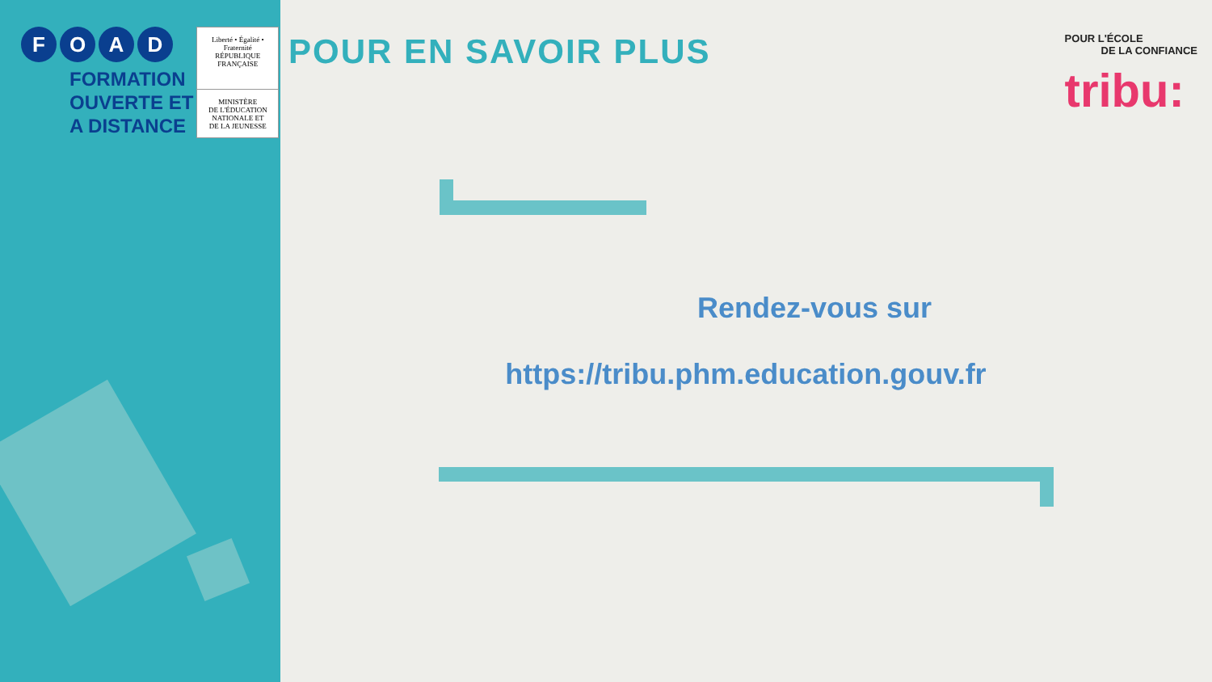F O A D
FORMATION
OUVERTE ET
A DISTANCE
Liberté • Égalité • Fraternité
RÉPUBLIQUE FRANÇAISE
MINISTÈRE
DE L'ÉDUCATION
NATIONALE ET
DE LA JEUNESSE
POUR EN SAVOIR PLUS
POUR L'ÉCOLE
DE LA CONFIANCE
tribu:
Rendez-vous sur
https://tribu.phm.education.gouv.fr